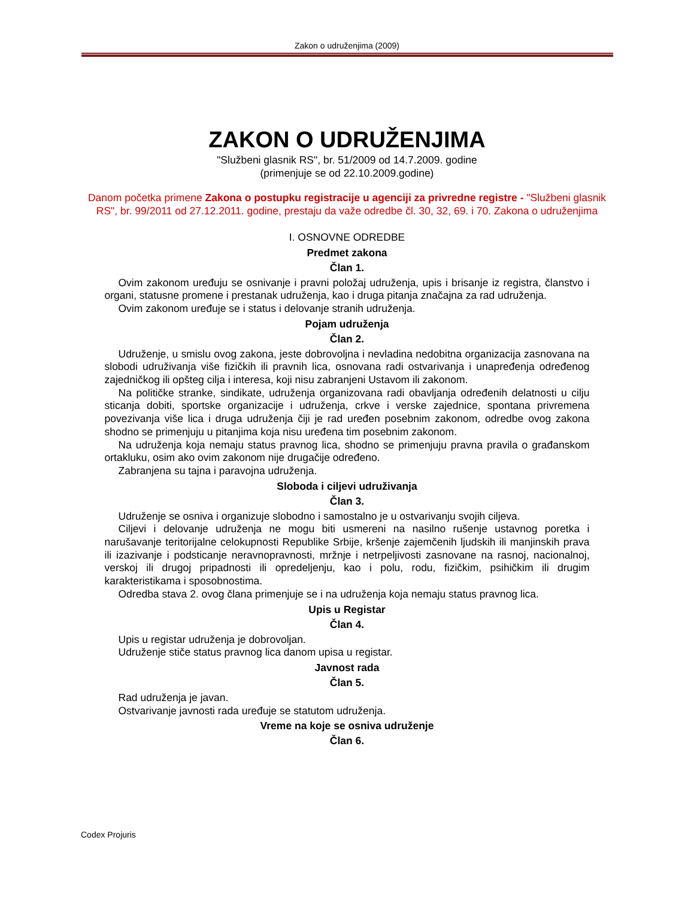Zakon o udruženjima (2009)
ZAKON O UDRUŽENJIMA
"Službeni glasnik RS", br. 51/2009 od 14.7.2009. godine
(primenjuje se od 22.10.2009.godine)
Danom početka primene Zakona o postupku registracije u agenciji za privredne registre - "Službeni glasnik RS", br. 99/2011 od 27.12.2011. godine, prestaju da važe odredbe čl. 30, 32, 69. i 70. Zakona o udruženjima
I. OSNOVNE ODREDBE
Predmet zakona
Član 1.
Ovim zakonom uređuju se osnivanje i pravni položaj udruženja, upis i brisanje iz registra, članstvo i organi, statusne promene i prestanak udruženja, kao i druga pitanja značajna za rad udruženja.
Ovim zakonom uređuje se i status i delovanje stranih udruženja.
Pojam udruženja
Član 2.
Udruženje, u smislu ovog zakona, jeste dobrovoljna i nevladina nedobitna organizacija zasnovana na slobodi udruživanja više fizičkih ili pravnih lica, osnovana radi ostvarivanja i unapređenja određenog zajedničkog ili opšteg cilja i interesa, koji nisu zabranjeni Ustavom ili zakonom.
Na političke stranke, sindikate, udruženja organizovana radi obavljanja određenih delatnosti u cilju sticanja dobiti, sportske organizacije i udruženja, crkve i verske zajednice, spontana privremena povezivanja više lica i druga udruženja čiji je rad uređen posebnim zakonom, odredbe ovog zakona shodno se primenjuju u pitanjima koja nisu uređena tim posebnim zakonom.
Na udruženja koja nemaju status pravnog lica, shodno se primenjuju pravna pravila o građanskom ortakluku, osim ako ovim zakonom nije drugačije određeno.
Zabranjena su tajna i paravojna udruženja.
Sloboda i ciljevi udruživanja
Član 3.
Udruženje se osniva i organizuje slobodno i samostalno je u ostvarivanju svojih ciljeva.
Ciljevi i delovanje udruženja ne mogu biti usmereni na nasilno rušenje ustavnog poretka i narušavanje teritorijalne celokupnosti Republike Srbije, kršenje zajemčenih ljudskih ili manjinskih prava ili izazivanje i podsticanje neravnopravnosti, mržnje i netrpeljivosti zasnovane na rasnoj, nacionalnoj, verskoj ili drugoj pripadnosti ili opredeljenju, kao i polu, rodu, fizičkim, psihičkim ili drugim karakteristikama i sposobnostima.
Odredba stava 2. ovog člana primenjuje se i na udruženja koja nemaju status pravnog lica.
Upis u Registar
Član 4.
Upis u registar udruženja je dobrovoljan.
Udruženje stiče status pravnog lica danom upisa u registar.
Javnost rada
Član 5.
Rad udruženja je javan.
Ostvarivanje javnosti rada uređuje se statutom udruženja.
Vreme na koje se osniva udruženje
Član 6.
Codex Projuris